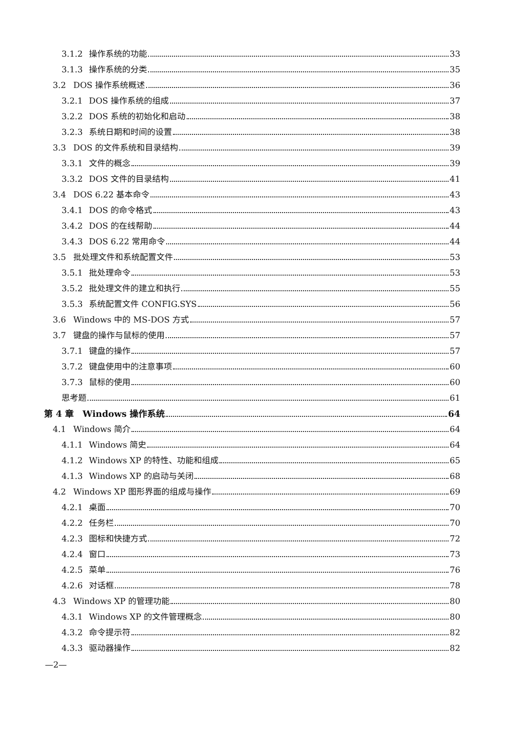3.1.2 操作系统的功能 33
3.1.3 操作系统的分类 35
3.2 DOS 操作系统概述 36
3.2.1 DOS 操作系统的组成 37
3.2.2 DOS 系统的初始化和启动 38
3.2.3 系统日期和时间的设置 38
3.3 DOS 的文件系统和目录结构 39
3.3.1 文件的概念 39
3.3.2 DOS 文件的目录结构 41
3.4 DOS 6.22 基本命令 43
3.4.1 DOS 的命令格式 43
3.4.2 DOS 的在线帮助 44
3.4.3 DOS 6.22 常用命令 44
3.5 批处理文件和系统配置文件 53
3.5.1 批处理命令 53
3.5.2 批处理文件的建立和执行 55
3.5.3 系统配置文件 CONFIG.SYS 56
3.6 Windows 中的 MS-DOS 方式 57
3.7 键盘的操作与鼠标的使用 57
3.7.1 键盘的操作 57
3.7.2 键盘使用中的注意事项 60
3.7.3 鼠标的使用 60
思考题 61
第 4 章　Windows 操作系统 64
4.1 Windows 简介 64
4.1.1 Windows 简史 64
4.1.2 Windows XP 的特性、功能和组成 65
4.1.3 Windows XP 的启动与关闭 68
4.2 Windows XP 图形界面的组成与操作 69
4.2.1 桌面 70
4.2.2 任务栏 70
4.2.3 图标和快捷方式 72
4.2.4 窗口 73
4.2.5 菜单 76
4.2.6 对话框 78
4.3 Windows XP 的管理功能 80
4.3.1 Windows XP 的文件管理概念 80
4.3.2 命令提示符 82
4.3.3 驱动器操作 82
—2—